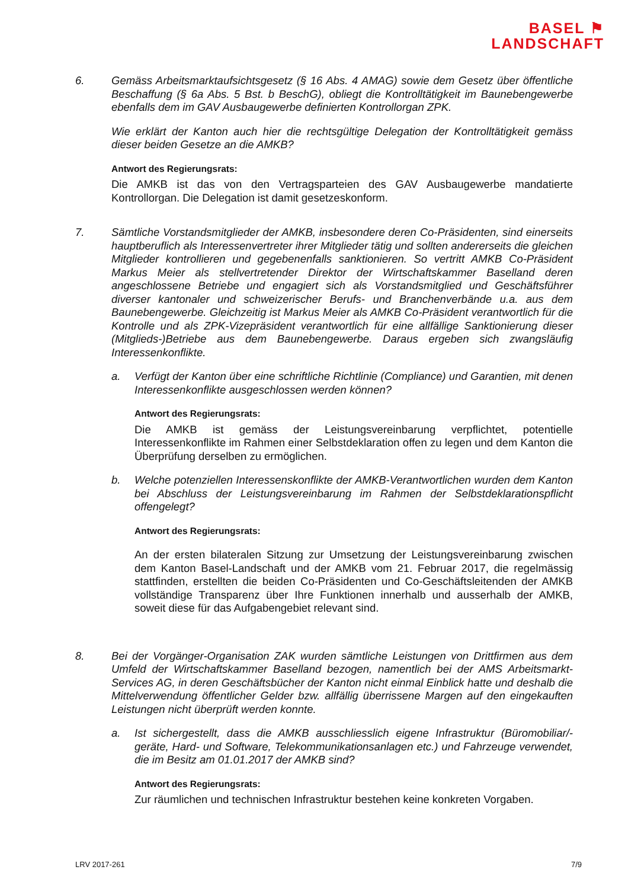BASEL ⚑
LANDSCHAFT
6. Gemäss Arbeitsmarktaufsichtsgesetz (§ 16 Abs. 4 AMAG) sowie dem Gesetz über öffentliche Beschaffung (§ 6a Abs. 5 Bst. b BeschG), obliegt die Kontrolltätigkeit im Baunebengewerbe ebenfalls dem im GAV Ausbaugewerbe definierten Kontrollorgan ZPK.
Wie erklärt der Kanton auch hier die rechtsgültige Delegation der Kontrolltätigkeit gemäss dieser beiden Gesetze an die AMKB?
Antwort des Regierungsrats:
Die AMKB ist das von den Vertragsparteien des GAV Ausbaugewerbe mandatierte Kontrollorgan. Die Delegation ist damit gesetzeskonform.
7. Sämtliche Vorstandsmitglieder der AMKB, insbesondere deren Co-Präsidenten, sind einerseits hauptberuflich als Interessenvertreter ihrer Mitglieder tätig und sollten andererseits die gleichen Mitglieder kontrollieren und gegebenenfalls sanktionieren. So vertritt AMKB Co-Präsident Markus Meier als stellvertretender Direktor der Wirtschaftskammer Baselland deren angeschlossene Betriebe und engagiert sich als Vorstandsmitglied und Geschäftsführer diverser kantonaler und schweizerischer Berufs- und Branchenverbände u.a. aus dem Baunebengewerbe. Gleichzeitig ist Markus Meier als AMKB Co-Präsident verantwortlich für die Kontrolle und als ZPK-Vizepräsident verantwortlich für eine allfällige Sanktionierung dieser (Mitglieds-)Betriebe aus dem Baunebengewerbe. Daraus ergeben sich zwangsläufig Interessenkonflikte.
a. Verfügt der Kanton über eine schriftliche Richtlinie (Compliance) und Garantien, mit denen Interessenkonflikte ausgeschlossen werden können?
Antwort des Regierungsrats:
Die AMKB ist gemäss der Leistungsvereinbarung verpflichtet, potentielle Interessenkonflikte im Rahmen einer Selbstdeklaration offen zu legen und dem Kanton die Überprüfung derselben zu ermöglichen.
b. Welche potenziellen Interessenskonflikte der AMKB-Verantwortlichen wurden dem Kanton bei Abschluss der Leistungsvereinbarung im Rahmen der Selbstdeklarationspflicht offengelegt?
Antwort des Regierungsrats:
An der ersten bilateralen Sitzung zur Umsetzung der Leistungsvereinbarung zwischen dem Kanton Basel-Landschaft und der AMKB vom 21. Februar 2017, die regelmässig stattfinden, erstellten die beiden Co-Präsidenten und Co-Geschäftsleitenden der AMKB vollständige Transparenz über Ihre Funktionen innerhalb und ausserhalb der AMKB, soweit diese für das Aufgabengebiet relevant sind.
8. Bei der Vorgänger-Organisation ZAK wurden sämtliche Leistungen von Drittfirmen aus dem Umfeld der Wirtschaftskammer Baselland bezogen, namentlich bei der AMS Arbeitsmarkt-Services AG, in deren Geschäftsbücher der Kanton nicht einmal Einblick hatte und deshalb die Mittelverwendung öffentlicher Gelder bzw. allfällig überrissene Margen auf den eingekauften Leistungen nicht überprüft werden konnte.
a. Ist sichergestellt, dass die AMKB ausschliesslich eigene Infrastruktur (Büromobiliar/-geräte, Hard- und Software, Telekommunikationsanlagen etc.) und Fahrzeuge verwendet, die im Besitz am 01.01.2017 der AMKB sind?
Antwort des Regierungsrats:
Zur räumlichen und technischen Infrastruktur bestehen keine konkreten Vorgaben.
LRV 2017-261 7/9